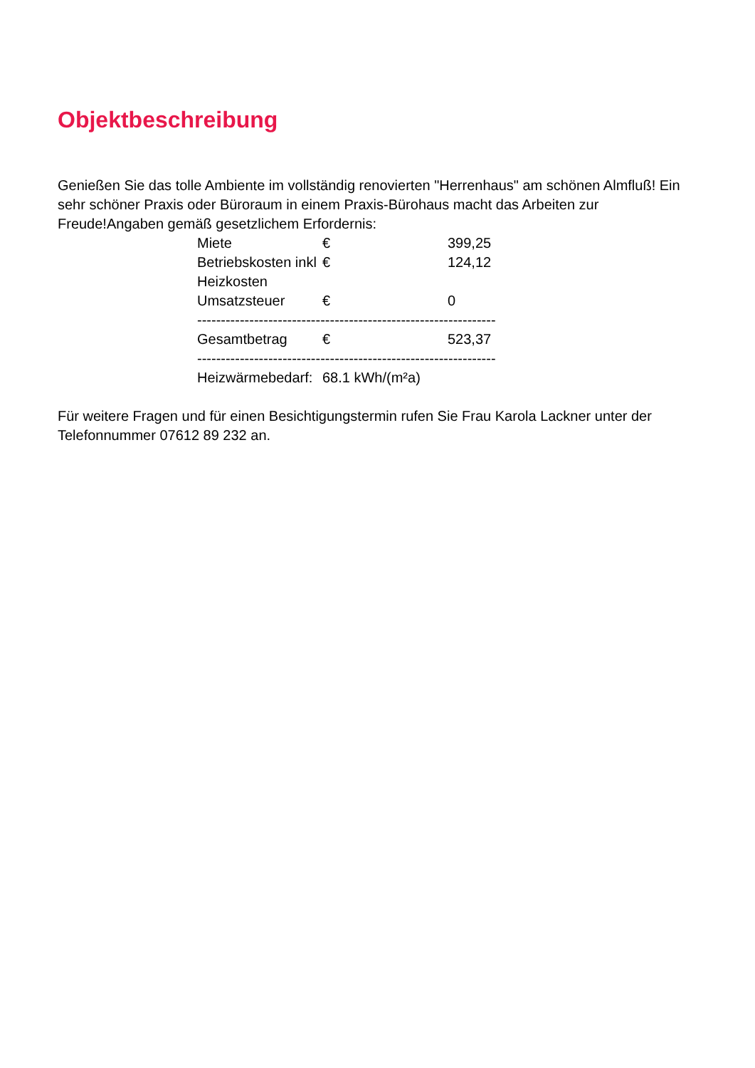Objektbeschreibung
Genießen Sie das tolle Ambiente im vollständig renovierten "Herrenhaus" am schönen Almfluß! Ein sehr schöner Praxis oder Büroraum in einem Praxis-Bürohaus macht das Arbeiten zur Freude!Angaben gemäß gesetzlichem Erfordernis:
| Miete | € | 399,25 |
| Betriebskosten inkl Heizkosten | € | 124,12 |
| Umsatzsteuer | € | 0 |
| --------------------------------------------------------------- | | |
| Gesamtbetrag | € | 523,37 |
| --------------------------------------------------------------- | | |
| Heizwärmebedarf: | 68.1 kWh/(m²a) | |
Für weitere Fragen und für einen Besichtigungstermin rufen Sie Frau Karola Lackner unter der Telefonnummer 07612 89 232 an.